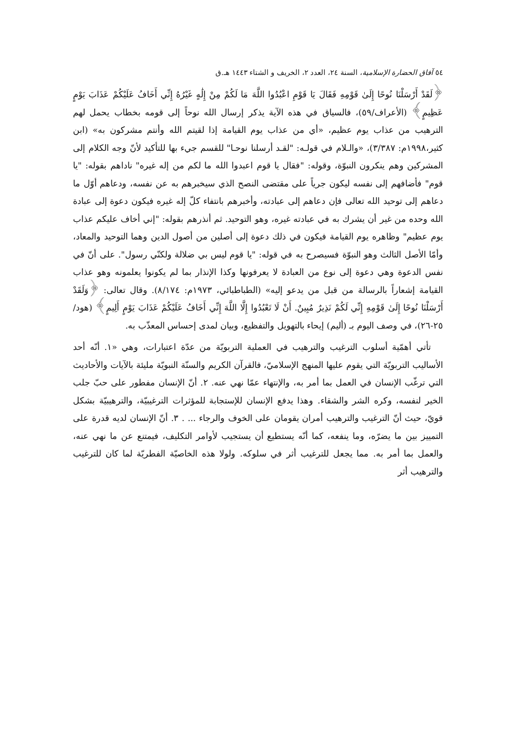٥٤ آفاق الحضارة الإسلامية، السنة ٢٤، العدد ٢، الخريف و الشتاء ١٤٤٣ هـ.ق
﴿لَقَدْ أَرْسَلْنَا نُوحًا إِلَىٰ قَوْمِهِ فَقَالَ يَا قَوْمِ اعْبُدُوا اللَّهَ مَا لَكُمْ مِنْ إِلَٰهٍ غَيْرُهُ إِنِّي أَخَافُ عَلَيْكُمْ عَذَابَ يَوْمٍ عَظِيمٍ﴾ (الأعراف/٥٩)، فالسياق في هذه الآية يذكر إرسال الله نوحاً إلى قومه بخطاب يحمل لهم الترهيب من عذاب يوم عظيم، «أي من عذاب يوم القيامة إذا لقيتم الله وأنتم مشركون به» (ابن كثير،١٩٩٨م: ٣/٣٨٧)، «والـلام في قولـه: "لقـد أرسلنا نوحـا" للقسم جيء بها للتأكيد لأنّ وجه الكلام إلى المشركين وهم ينكرون النبوّة، وقوله: "فقال يا قوم اعبدوا الله ما لكم من إله غيره" ناداهم بقوله: "يا قوم" فأضافهم إلى نفسه ليكون جرياً على مقتضى النصح الذي سيخبرهم به عن نفسه، ودعاهم أوّل ما دعاهم إلى توحيد الله تعالى فإن دعاهم إلى عبادته، وأخبرهم بانتفاء كلّ إله غيره فيكون دعوة إلى عبادة الله وحده من غير أن يشرك به في عبادته غيره، وهو التوحيد. ثم أنذرهم بقوله: "إني أخاف عليكم عذاب يوم عظيم" وظاهره يوم القيامة فيكون في ذلك دعوة إلى أصلين من أصول الدين وهما التوحيد والمعاد، وأمّا الأصل الثالث وهو النبوّة فسيصرح به في قوله: "يا قوم ليس بي ضلالة ولكنّي رسول". على أنّ في نفس الدعوة وهي دعوة إلى نوع من العبادة لا يعرفونها وكذا الإنذار بما لم يكونوا يعلمونه وهو عذاب القيامة إشعاراً بالرسالة من قبل من يدعو إليه» (الطباطبائي، ١٩٧٣م: ٨/١٧٤). وقال تعالى: ﴿وَلَقَدْ أَرْسَلْنَا نُوحًا إِلَىٰ قَوْمِهِ إِنِّي لَكُمْ نَذِيرٌ مُبِينٌ. أَنْ لَا تَعْبُدُوا إِلَّا اللَّهَ إِنِّي أَخَافُ عَلَيْكُمْ عَذَابَ يَوْمٍ أَلِيمٍ﴾ (هود/٢٥-٢٦)، في وصف اليوم بـ (أليم) إيحاء بالتهويل والتفظيع، وبيان لمدى إحساس المعذّب به.
تأتي أهمّية أسلوب الترغيب والترهيب في العملية التربويّة من عدّة اعتبارات، وهي «١. أنّه أحد الأساليب التربويّة التي يقوم عليها المنهج الإسلاميّ، فالقرآن الكريم والسنّة النبويّة مليئة بالآيات والأحاديث التي ترغّب الإنسان في العمل بما أمر به، والإنتهاء عمّا نهي عنه. ٢. أنّ الإنسان مفطور على حبّ جلب الخير لنفسه، وكره الشر والشقاء. وهذا يدفع الإنسان للإستجابة للمؤثرات الترغيبيّة، والترهيبيّة بشكل قويّ، حيث أنّ الترغيب والترهيب أمران يقومان على الخوف والرجاء ... . ٣. أنّ الإنسان لديه قدرة على التمييز بين ما يضرّه، وما ينفعه، كما أنّه يستطيع أن يستجيب لأوامر التكليف، فيمتنع عن ما نهي عنه، والعمل بما أمر به. مما يجعل للترغيب أثر في سلوكه. ولولا هذه الخاصيّة الفطريّة لما كان للترغيب والترهيب أثر